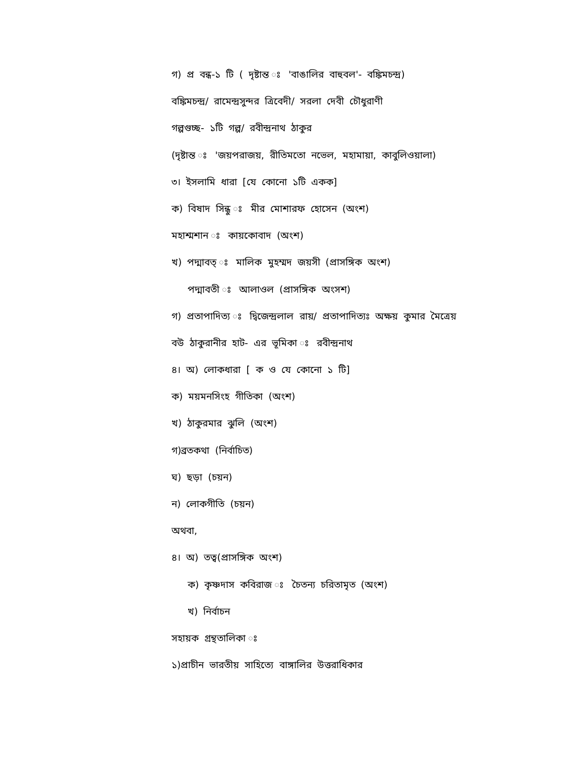গ) প্র বন্ধ-১ টি ( দৃষ্টান্ত ঃ 'বাঙালির বাহুবল'- বঙ্কিমচন্দ্র)
বঙ্কিমচন্দ্র/ রামেন্দ্রসুন্দর ত্রিবেদী/ সরলা দেবী চৌধুরাণী
গল্পগুচ্ছ- ১টি গল্প/ রবীন্দ্রনাথ ঠাকুর
(দৃষ্টান্ত ঃ 'জয়পরাজয়, রীতিমতো নভেল, মহামায়া, কাবুলিওয়ালা)
৩। ইসলামি ধারা [যে কোনো ১টি একক]
ক) বিষাদ সিন্ধু ঃ মীর মোশারফ হোসেন (অংশ)
মহাশ্মশান ঃ কায়কোবাদ (অংশ)
খ) পদ্মাবত্ ঃ মালিক মুহম্মদ জয়সী (প্রাসঙ্গিক অংশ)
পদ্মাবতী ঃ আলাওল (প্রাসঙ্গিক অংসশ)
গ) প্রতাপাদিত্য ঃ দ্বিজেন্দ্রলাল রায়/ প্রতাপাদিত্যঃ অক্ষয় কুমার মৈত্রেয়
বউ ঠাকুরানীর হাট- এর ভূমিকা ঃ রবীন্দ্রনাথ
৪। অ) লোকধারা [ ক ও যে কোনো ১ টি]
ক) ময়মনসিংহ গীতিকা (অংশ)
খ) ঠাকুরমার ঝুলি (অংশ)
গ)ব্রতকথা (নির্বাচিত)
ঘ) ছড়া (চয়ন)
ন) লোকগীতি (চয়ন)
অথবা,
৪। অ) তত্ব(প্রাসঙ্গিক অংশ)
ক) কৃষ্ণদাস কবিরাজ ঃ চৈতন্য চরিতামৃত (অংশ)
খ) নির্বাচন
সহায়ক গ্রন্থতালিকা ঃ
১)প্রাচীন ভারতীয় সাহিত্যে বাঙ্গালির উত্তরাধিকার